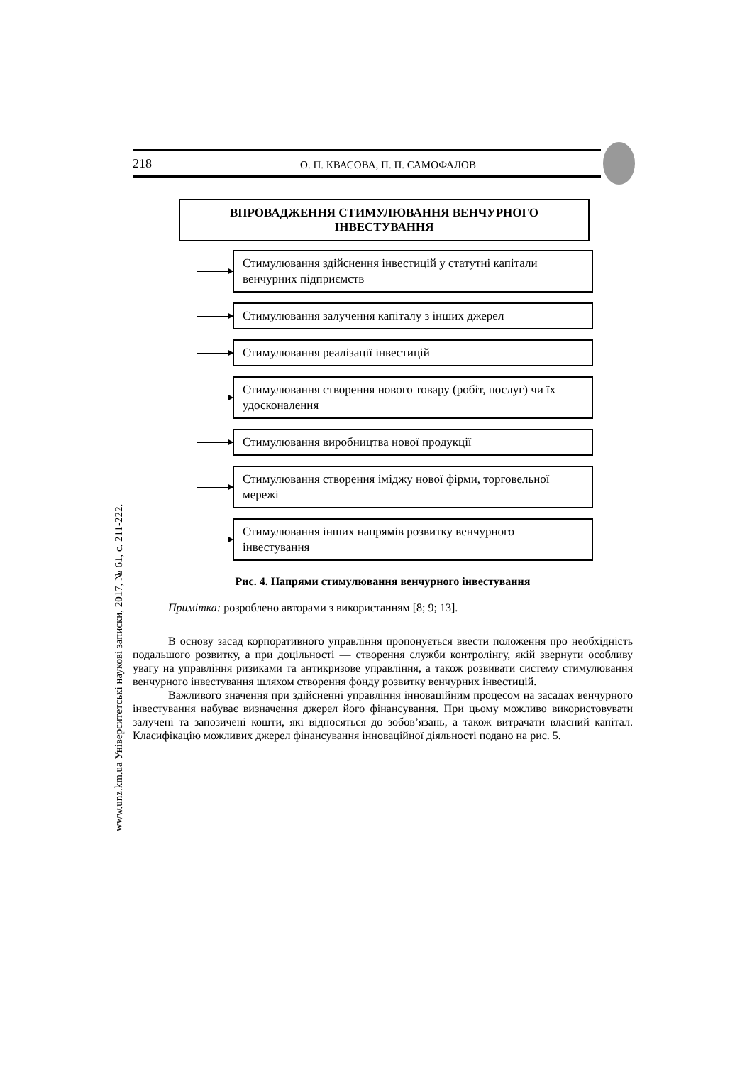218 О. П. КВАСОВА, П. П. САМОФАЛОВ
www.unz.km.ua Університетські наукові записки, 2017, № 61, с. 211-222.
ВПРОВАДЖЕННЯ СТИМУЛЮВАННЯ ВЕНЧУРНОГО ІНВЕСТУВАННЯ
Стимулювання здійснення інвестицій у статутні капітали венчурних підприємств
Стимулювання залучення капіталу з інших джерел
Стимулювання реалізації інвестицій
Стимулювання створення нового товару (робіт, послуг) чи їх удосконалення
Стимулювання виробництва нової продукції
Стимулювання створення іміджу нової фірми, торговельної мережі
Стимулювання інших напрямів розвитку венчурного інвестування
Рис. 4. Напрями стимулювання венчурного інвестування
Примітка: розроблено авторами з використанням [8; 9; 13].
В основу засад корпоративного управління пропонується ввести положення про необхідність подальшого розвитку, а при доцільності — створення служби контролінгу, якій звернути особливу увагу на управління ризиками та антикризове управління, а також розвивати систему стимулювання венчурного інвестування шляхом створення фонду розвитку венчурних інвестицій.
Важливого значення при здійсненні управління інноваційним процесом на засадах венчурного інвестування набуває визначення джерел його фінансування. При цьому можливо використовувати залучені та запозичені кошти, які відносяться до зобов’язань, а також витрачати власний капітал. Класифікацію можливих джерел фінансування інноваційної діяльності подано на рис. 5.